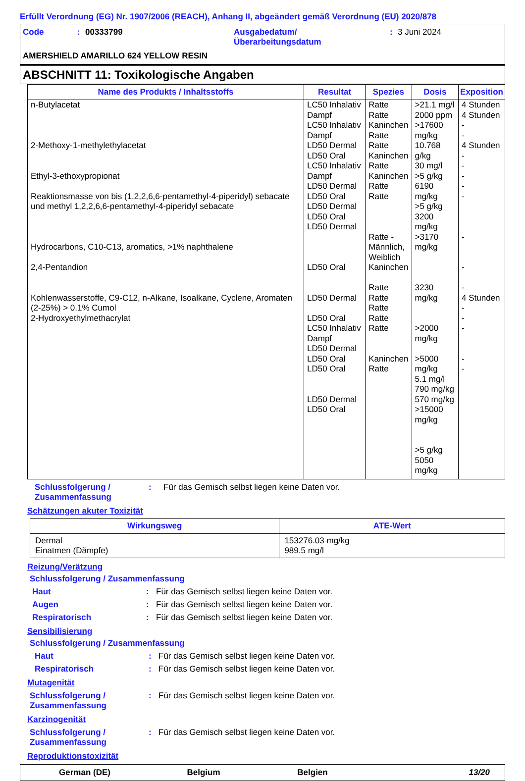Erfüllt Verordnung (EG) Nr. 1907/2006 (REACH), Anhang II, abgeändert gemäß Verordnung (EU) 2020/878
Code: 00333799 Ausgabedatum/
Überarbeitungsdatum: 3 Juni 2024
AMERSHIELD AMARILLO 624 YELLOW RESIN
ABSCHNITT 11: Toxikologische Angaben
| Name des Produkts / Inhaltsstoffs | Resultat | Spezies | Dosis | Exposition |
| --- | --- | --- | --- | --- |
| n-Butylacetat 2-Methoxy-1-methylethylacetat Ethyl-3-ethoxypropionat Reaktionsmasse von bis (1,2,2,6,6-pentamethyl-4-piperidyl) sebacate und methyl 1,2,2,6,6-pentamethyl-4-piperidyl sebacate Hydrocarbons, C10-C13, aromatics, >1% naphthalene 2,4-Pentandion Kohlenwasserstoffe, C9-C12, n-Alkane, Isoalkane, Cyclene, Aromaten (2-25%) > 0.1% Cumol 2-Hydroxyethylmethacrylat | LC50 Inhalativ Dampf LC50 Inhalativ Dampf LD50 Dermal LD50 Oral LC50 Inhalativ Dampf LD50 Dermal LD50 Oral LD50 Dermal LD50 Oral LD50 Dermal LD50 Oral LD50 Dermal LD50 Oral LC50 Inhalativ Dampf LD50 Dermal LD50 Oral LD50 Oral LD50 Dermal LD50 Oral | Ratte Ratte Kaninchen Ratte Ratte Kaninchen Ratte Kaninchen Ratte Ratte Ratte - Männlich, Weiblich Kaninchen Ratte Ratte Ratte Ratte Ratte Kaninchen Ratte | >21.1 mg/l 2000 ppm >17600 mg/kg 10.768 g/kg 30 mg/l >5 g/kg 6190 mg/kg >5 g/kg 3200 mg/kg >3170 mg/kg 3230 mg/kg >2000 mg/kg >5000 mg/kg 5.1 mg/l 790 mg/kg 570 mg/kg >15000 mg/kg >5 g/kg 5050 mg/kg | 4 Stunden 4 Stunden - - 4 Stunden - - - - - - - - 4 Stunden - - - - - |
Schlussfolgerung / Zusammenfassung: Für das Gemisch selbst liegen keine Daten vor.
Schätzungen akuter Toxizität
| Wirkungsweg | ATE-Wert |
| --- | --- |
| Dermal Einatmen (Dämpfe) | 153276.03 mg/kg 989.5 mg/l |
Reizung/Verätzung
Schlussfolgerung / Zusammenfassung
Haut: Für das Gemisch selbst liegen keine Daten vor.
Augen: Für das Gemisch selbst liegen keine Daten vor.
Respiratorisch: Für das Gemisch selbst liegen keine Daten vor.
Sensibilisierung
Schlussfolgerung / Zusammenfassung
Haut: Für das Gemisch selbst liegen keine Daten vor.
Respiratorisch: Für das Gemisch selbst liegen keine Daten vor.
Mutagenität
Schlussfolgerung / Zusammenfassung: Für das Gemisch selbst liegen keine Daten vor.
Karzinogenität
Schlussfolgerung / Zusammenfassung: Für das Gemisch selbst liegen keine Daten vor.
Reproduktionstoxizität
German (DE) Belgium Belgien 13/20